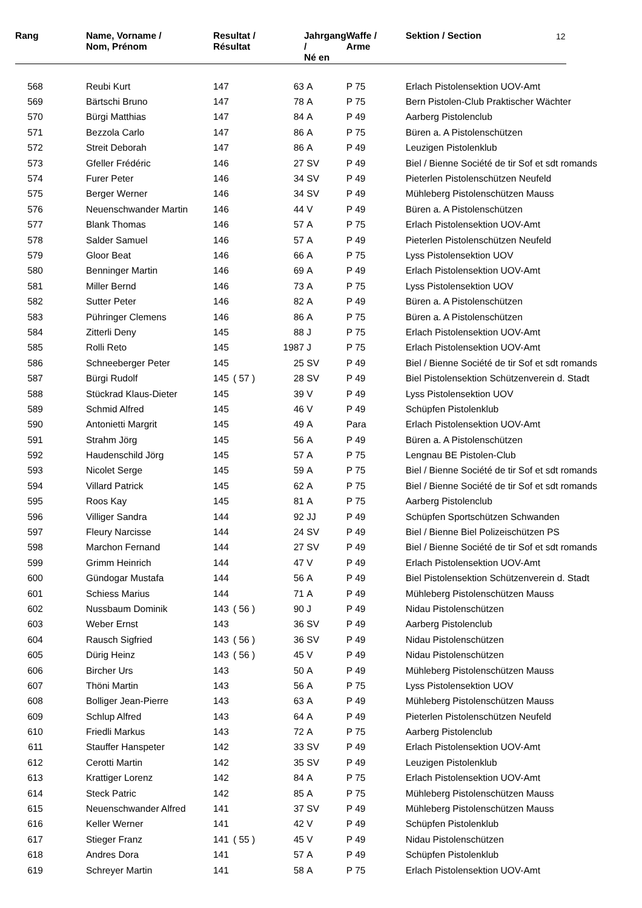12
| Rang | | Name, Vorname / Nom, Prénom | Resultat / Résultat | | | Jahrgang / Né en | | Waffe / Arme | Sektion / Section |
| --- | --- | --- | --- | --- | --- | --- | --- | --- | --- |
| 568 | | Reubi Kurt | 147 | | 63 | A | | P 75 | Erlach Pistolensektion UOV-Amt |
| 569 | | Bärtschi Bruno | 147 | | 78 | A | | P 75 | Bern Pistolen-Club Praktischer Wächter |
| 570 | | Bürgi Matthias | 147 | | 84 | A | | P 49 | Aarberg Pistolenclub |
| 571 | | Bezzola Carlo | 147 | | 86 | A | | P 75 | Büren a. A Pistolenschützen |
| 572 | | Streit Deborah | 147 | | 86 | A | | P 49 | Leuzigen Pistolenklub |
| 573 | | Gfeller Frédéric | 146 | | 27 | SV | | P 49 | Biel / Bienne Société de tir Sof et sdt romands |
| 574 | | Furer Peter | 146 | | 34 | SV | | P 49 | Pieterlen Pistolenschützen Neufeld |
| 575 | | Berger Werner | 146 | | 34 | SV | | P 49 | Mühleberg Pistolenschützen Mauss |
| 576 | | Neuenschwander Martin | 146 | | 44 | V | | P 49 | Büren a. A Pistolenschützen |
| 577 | | Blank Thomas | 146 | | 57 | A | | P 75 | Erlach Pistolensektion UOV-Amt |
| 578 | | Salder Samuel | 146 | | 57 | A | | P 49 | Pieterlen Pistolenschützen Neufeld |
| 579 | | Gloor Beat | 146 | | 66 | A | | P 75 | Lyss Pistolensektion UOV |
| 580 | | Benninger Martin | 146 | | 69 | A | | P 49 | Erlach Pistolensektion UOV-Amt |
| 581 | | Miller Bernd | 146 | | 73 | A | | P 75 | Lyss Pistolensektion UOV |
| 582 | | Sutter Peter | 146 | | 82 | A | | P 49 | Büren a. A Pistolenschützen |
| 583 | | Pühringer Clemens | 146 | | 86 | A | | P 75 | Büren a. A Pistolenschützen |
| 584 | | Zitterli Deny | 145 | | 88 | J | | P 75 | Erlach Pistolensektion UOV-Amt |
| 585 | | Rolli Reto | 145 | | 1987 | J | | P 75 | Erlach Pistolensektion UOV-Amt |
| 586 | | Schneeberger Peter | 145 | | 25 | SV | | P 49 | Biel / Bienne Société de tir Sof et sdt romands |
| 587 | | Bürgi Rudolf | 145 | ( 57 ) | 28 | SV | | P 49 | Biel Pistolensektion Schützenverein d. Stadt |
| 588 | | Stückrad Klaus-Dieter | 145 | | 39 | V | | P 49 | Lyss Pistolensektion UOV |
| 589 | | Schmid Alfred | 145 | | 46 | V | | P 49 | Schüpfen Pistolenklub |
| 590 | | Antonietti Margrit | 145 | | 49 | A | | Para | Erlach Pistolensektion UOV-Amt |
| 591 | | Strahm Jörg | 145 | | 56 | A | | P 49 | Büren a. A Pistolenschützen |
| 592 | | Haudenschild Jörg | 145 | | 57 | A | | P 75 | Lengnau BE Pistolen-Club |
| 593 | | Nicolet Serge | 145 | | 59 | A | | P 75 | Biel / Bienne Société de tir Sof et sdt romands |
| 594 | | Villard Patrick | 145 | | 62 | A | | P 75 | Biel / Bienne Société de tir Sof et sdt romands |
| 595 | | Roos Kay | 145 | | 81 | A | | P 75 | Aarberg Pistolenclub |
| 596 | | Villiger Sandra | 144 | | 92 | JJ | | P 49 | Schüpfen Sportschützen Schwanden |
| 597 | | Fleury Narcisse | 144 | | 24 | SV | | P 49 | Biel / Bienne Biel Polizeischützen PS |
| 598 | | Marchon Fernand | 144 | | 27 | SV | | P 49 | Biel / Bienne Société de tir Sof et sdt romands |
| 599 | | Grimm Heinrich | 144 | | 47 | V | | P 49 | Erlach Pistolensektion UOV-Amt |
| 600 | | Gündogar Mustafa | 144 | | 56 | A | | P 49 | Biel Pistolensektion Schützenverein d. Stadt |
| 601 | | Schiess Marius | 144 | | 71 | A | | P 49 | Mühleberg Pistolenschützen Mauss |
| 602 | | Nussbaum Dominik | 143 | ( 56 ) | 90 | J | | P 49 | Nidau Pistolenschützen |
| 603 | | Weber Ernst | 143 | | 36 | SV | | P 49 | Aarberg Pistolenclub |
| 604 | | Rausch Sigfried | 143 | ( 56 ) | 36 | SV | | P 49 | Nidau Pistolenschützen |
| 605 | | Dürig Heinz | 143 | ( 56 ) | 45 | V | | P 49 | Nidau Pistolenschützen |
| 606 | | Bircher Urs | 143 | | 50 | A | | P 49 | Mühleberg Pistolenschützen Mauss |
| 607 | | Thöni Martin | 143 | | 56 | A | | P 75 | Lyss Pistolensektion UOV |
| 608 | | Bolliger Jean-Pierre | 143 | | 63 | A | | P 49 | Mühleberg Pistolenschützen Mauss |
| 609 | | Schlup Alfred | 143 | | 64 | A | | P 49 | Pieterlen Pistolenschützen Neufeld |
| 610 | | Friedli Markus | 143 | | 72 | A | | P 75 | Aarberg Pistolenclub |
| 611 | | Stauffer Hanspeter | 142 | | 33 | SV | | P 49 | Erlach Pistolensektion UOV-Amt |
| 612 | | Cerotti Martin | 142 | | 35 | SV | | P 49 | Leuzigen Pistolenklub |
| 613 | | Krattiger Lorenz | 142 | | 84 | A | | P 75 | Erlach Pistolensektion UOV-Amt |
| 614 | | Steck Patric | 142 | | 85 | A | | P 75 | Mühleberg Pistolenschützen Mauss |
| 615 | | Neuenschwander Alfred | 141 | | 37 | SV | | P 49 | Mühleberg Pistolenschützen Mauss |
| 616 | | Keller Werner | 141 | | 42 | V | | P 49 | Schüpfen Pistolenklub |
| 617 | | Stieger Franz | 141 | ( 55 ) | 45 | V | | P 49 | Nidau Pistolenschützen |
| 618 | | Andres Dora | 141 | | 57 | A | | P 49 | Schüpfen Pistolenklub |
| 619 | | Schreyer Martin | 141 | | 58 | A | | P 75 | Erlach Pistolensektion UOV-Amt |